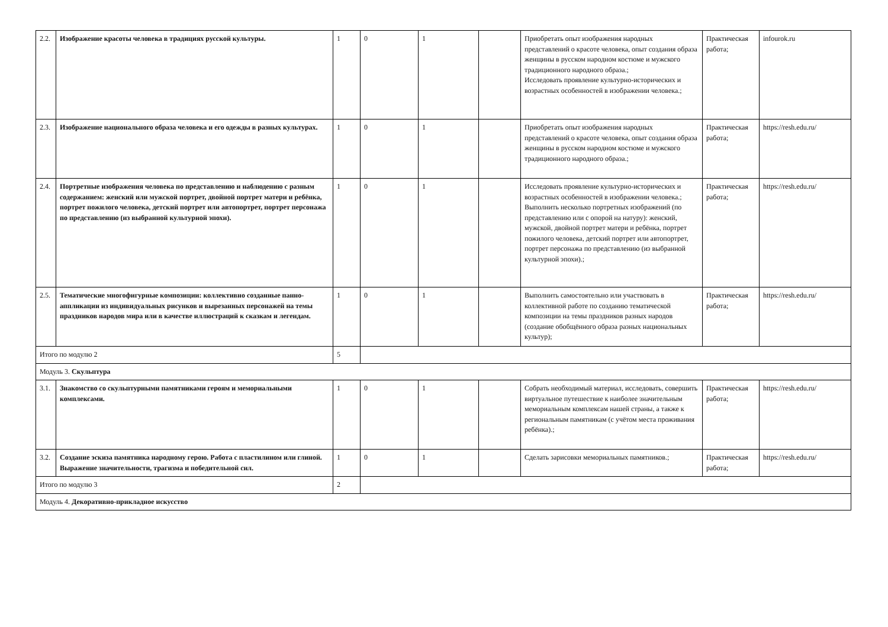| 2.2. | Изображение красоты человека в традициях русской культуры. | 1 | 0 | 1 | | Приобретать опыт изображения народных представлений о красоте человека, опыт создания образа женщины в русском народном костюме и мужского традиционного народного образа.; Исследовать проявление культурно-исторических и возрастных особенностей в изображении человека.; | Практическая работа; | infourok.ru |
| 2.3. | Изображение национального образа человека и его одежды в разных культурах. | 1 | 0 | 1 | | Приобретать опыт изображения народных представлений о красоте человека, опыт создания образа женщины в русском народном костюме и мужского традиционного народного образа.; | Практическая работа; | https://resh.edu.ru/ |
| 2.4. | Портретные изображения человека по представлению и наблюдению с разным содержанием: женский или мужской портрет, двойной портрет матери и ребёнка, портрет пожилого человека, детский портрет или автопортрет, портрет персонажа по представлению (из выбранной культурной эпохи). | 1 | 0 | 1 | | Исследовать проявление культурно-исторических и возрастных особенностей в изображении человека.; Выполнить несколько портретных изображений (по представлению или с опорой на натуру): женский, мужской, двойной портрет матери и ребёнка, портрет пожилого человека, детский портрет или автопортрет, портрет персонажа по представлению (из выбранной культурной эпохи).; | Практическая работа; | https://resh.edu.ru/ |
| 2.5. | Тематические многофигурные композиции: коллективно созданные панно-аппликации из индивидуальных рисунков и вырезанных персонажей на темы праздников народов мира или в качестве иллюстраций к сказкам и легендам. | 1 | 0 | 1 | | Выполнить самостоятельно или участвовать в коллективной работе по созданию тематической композиции на темы праздников разных народов (создание обобщённого образа разных национальных культур); | Практическая работа; | https://resh.edu.ru/ |
| Итого по модулю 2 | | 5 | | | | | | |
| Модуль 3. Скульптура | | | | | | | | |
| 3.1. | Знакомство со скульптурными памятниками героям и мемориальными комплексами. | 1 | 0 | 1 | | Собрать необходимый материал, исследовать, совершить виртуальное путешествие к наиболее значительным мемориальным комплексам нашей страны, а также к региональным памятникам (с учётом места проживания ребёнка).; | Практическая работа; | https://resh.edu.ru/ |
| 3.2. | Создание эскиза памятника народному герою. Работа с пластилином или глиной. Выражение значительности, трагизма и победительной сил. | 1 | 0 | 1 | | Сделать зарисовки мемориальных памятников.; | Практическая работа; | https://resh.edu.ru/ |
| Итого по модулю 3 | | 2 | | | | | | |
| Модуль 4. Декоративно-прикладное искусство | | | | | | | | |